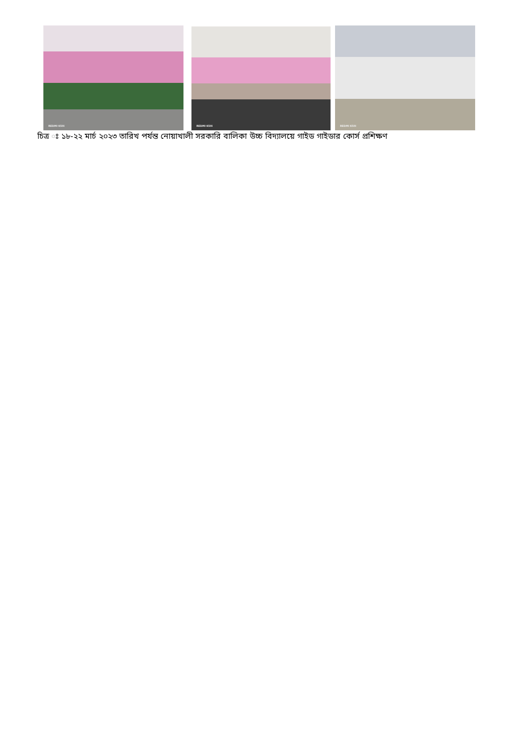REDMI K50i
REDMI K50i
REDMI K50i
চিত্র ঃ ১৮-২২ মার্চ ২০২৩ তারিখ পর্যন্ত নোয়াখালী সরকারি বালিকা উচ্চ বিদ্যালয়ে গাইড গাইডার কোর্স প্রশিক্ষণ